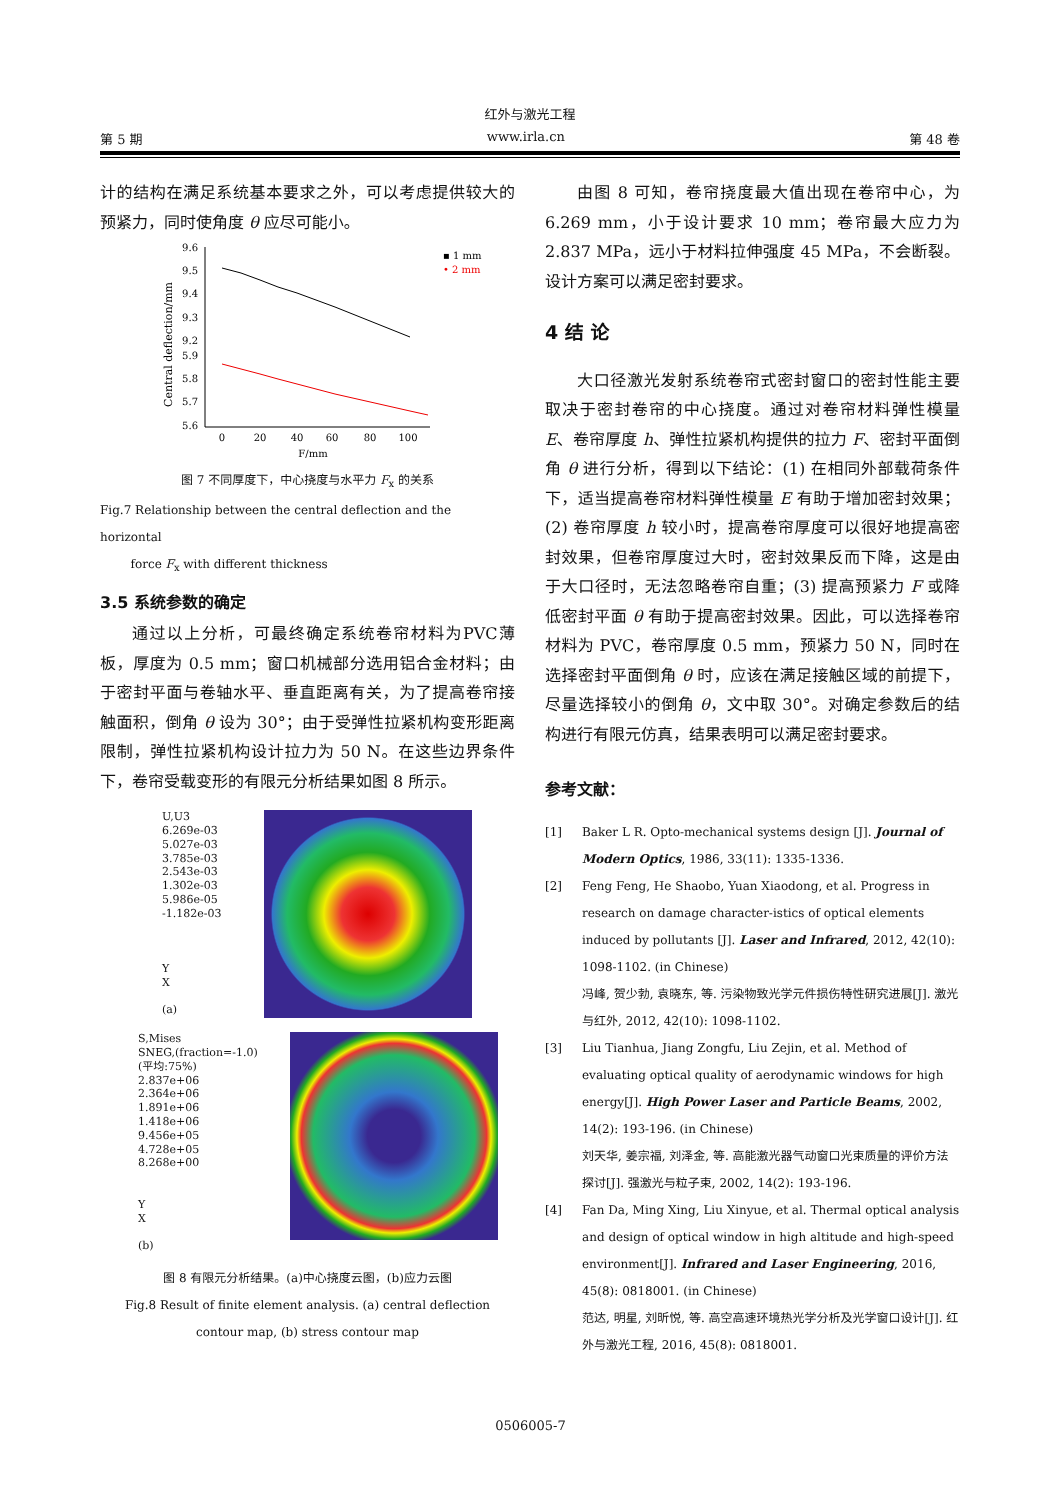红外与激光工程
第 5 期 www.irla.cn 第 48 卷
计的结构在满足系统基本要求之外，可以考虑提供较大的预紧力，同时使角度 θ 应尽可能小。
9.6
9.5
9.4
9.3
9.2
5.9
5.8
5.7
5.6
0
20
40
60
80
100
F/mm
Central deflection/mm
▪ 1 mm
• 2 mm
图 7 不同厚度下，中心挠度与水平力 F<sub>x</sub> 的关系
Fig.7 Relationship between the central deflection and the horizontal
force F<sub>x</sub> with different thickness
3.5 系统参数的确定
通过以上分析，可最终确定系统卷帘材料为PVC薄板，厚度为 0.5 mm；窗口机械部分选用铝合金材料；由于密封平面与卷轴水平、垂直距离有关，为了提高卷帘接触面积，倒角 θ 设为 30°；由于受弹性拉紧机构变形距离限制，弹性拉紧机构设计拉力为 50 N。在这些边界条件下，卷帘受载变形的有限元分析结果如图 8 所示。
U,U3
6.269e-03
5.027e-03
3.785e-03
2.543e-03
1.302e-03
5.986e-05
-1.182e-03
Y
X
(a)
S,Mises
SNEG,(fraction=-1.0)
(平均:75%)
2.837e+06
2.364e+06
1.891e+06
1.418e+06
9.456e+05
4.728e+05
8.268e+00
Y
X
(b)
图 8 有限元分析结果。(a)中心挠度云图，(b)应力云图
Fig.8 Result of finite element analysis. (a) central deflection
contour map, (b) stress contour map
由图 8 可知，卷帘挠度最大值出现在卷帘中心，为 6.269 mm，小于设计要求 10 mm；卷帘最大应力为 2.837 MPa，远小于材料拉伸强度 45 MPa，不会断裂。设计方案可以满足密封要求。
4 结 论
大口径激光发射系统卷帘式密封窗口的密封性能主要取决于密封卷帘的中心挠度。通过对卷帘材料弹性模量 E、卷帘厚度 h、弹性拉紧机构提供的拉力 F、密封平面倒角 θ 进行分析，得到以下结论：(1) 在相同外部载荷条件下，适当提高卷帘材料弹性模量 E 有助于增加密封效果；(2) 卷帘厚度 h 较小时，提高卷帘厚度可以很好地提高密封效果，但卷帘厚度过大时，密封效果反而下降，这是由于大口径时，无法忽略卷帘自重；(3) 提高预紧力 F 或降低密封平面 θ 有助于提高密封效果。因此，可以选择卷帘材料为 PVC，卷帘厚度 0.5 mm，预紧力 50 N，同时在选择密封平面倒角 θ 时，应该在满足接触区域的前提下，尽量选择较小的倒角 θ，文中取 30°。对确定参数后的结构进行有限元仿真，结果表明可以满足密封要求。
参考文献：
[1] Baker L R. Opto-mechanical systems design [J]. Journal of Modern Optics, 1986, 33(11): 1335-1336.
[2] Feng Feng, He Shaobo, Yuan Xiaodong, et al. Progress in research on damage character-istics of optical elements induced by pollutants [J]. Laser and Infrared, 2012, 42(10): 1098-1102. (in Chinese)
冯峰, 贺少勃, 袁晓东, 等. 污染物致光学元件损伤特性研究进展[J]. 激光与红外, 2012, 42(10): 1098-1102.
[3] Liu Tianhua, Jiang Zongfu, Liu Zejin, et al. Method of evaluating optical quality of aerodynamic windows for high energy[J]. High Power Laser and Particle Beams, 2002, 14(2): 193-196. (in Chinese)
刘天华, 姜宗福, 刘泽金, 等. 高能激光器气动窗口光束质量的评价方法探讨[J]. 强激光与粒子束, 2002, 14(2): 193-196.
[4] Fan Da, Ming Xing, Liu Xinyue, et al. Thermal optical analysis and design of optical window in high altitude and high-speed environment[J]. Infrared and Laser Engineering, 2016, 45(8): 0818001. (in Chinese)
范达, 明星, 刘昕悦, 等. 高空高速环境热光学分析及光学窗口设计[J]. 红外与激光工程, 2016, 45(8): 0818001.
0506005-7